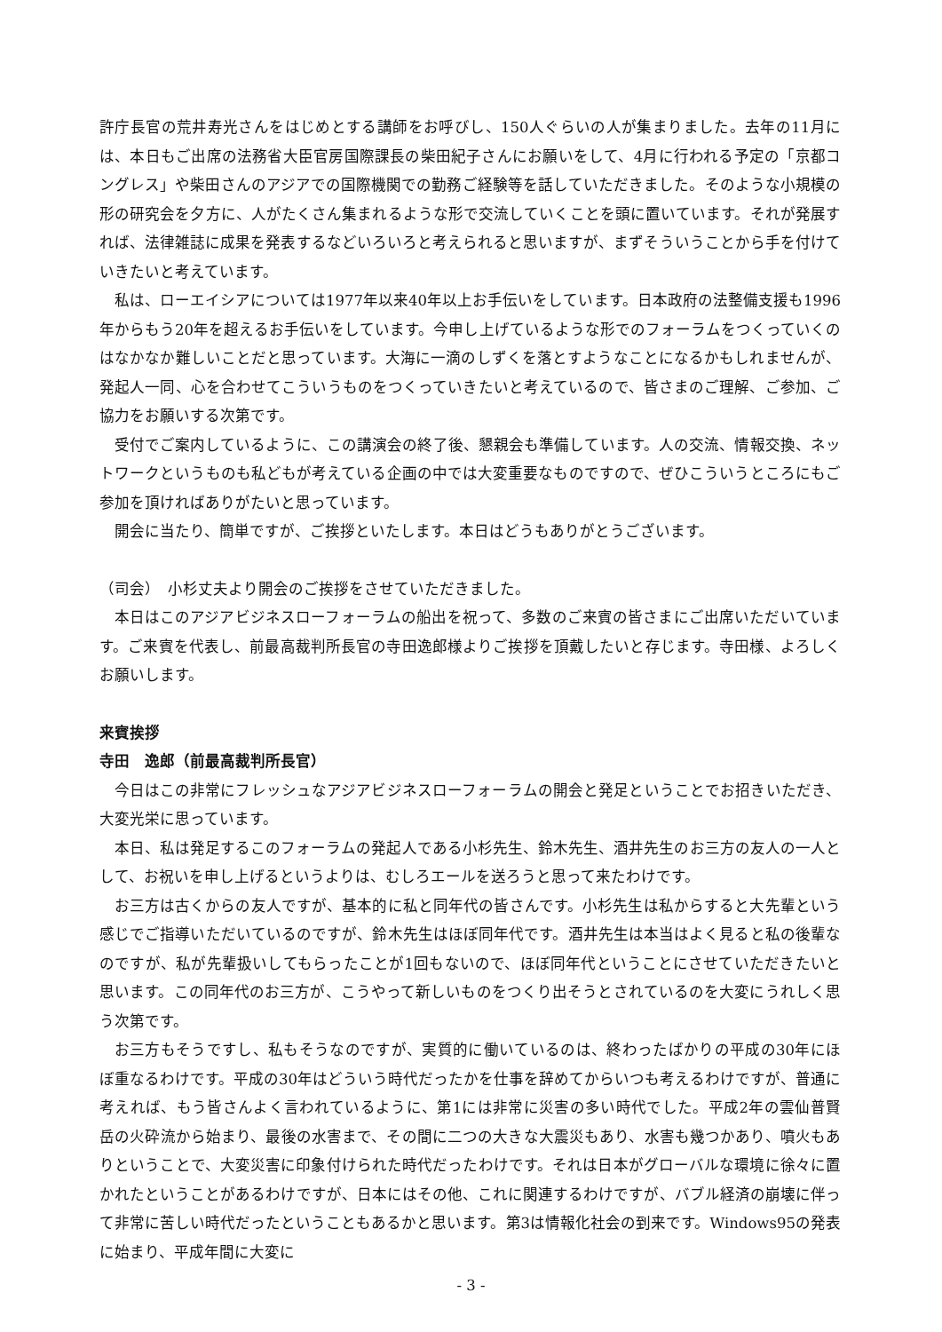許庁長官の荒井寿光さんをはじめとする講師をお呼びし、150人ぐらいの人が集まりました。去年の11月には、本日もご出席の法務省大臣官房国際課長の柴田紀子さんにお願いをして、4月に行われる予定の「京都コングレス」や柴田さんのアジアでの国際機関での勤務ご経験等を話していただきました。そのような小規模の形の研究会を夕方に、人がたくさん集まれるような形で交流していくことを頭に置いています。それが発展すれば、法律雑誌に成果を発表するなどいろいろと考えられると思いますが、まずそういうことから手を付けていきたいと考えています。
私は、ローエイシアについては1977年以来40年以上お手伝いをしています。日本政府の法整備支援も1996年からもう20年を超えるお手伝いをしています。今申し上げているような形でのフォーラムをつくっていくのはなかなか難しいことだと思っています。大海に一滴のしずくを落とすようなことになるかもしれませんが、発起人一同、心を合わせてこういうものをつくっていきたいと考えているので、皆さまのご理解、ご参加、ご協力をお願いする次第です。
受付でご案内しているように、この講演会の終了後、懇親会も準備しています。人の交流、情報交換、ネットワークというものも私どもが考えている企画の中では大変重要なものですので、ぜひこういうところにもご参加を頂ければありがたいと思っています。
開会に当たり、簡単ですが、ご挨拶といたします。本日はどうもありがとうございます。
（司会）　小杉丈夫より開会のご挨拶をさせていただきました。
本日はこのアジアビジネスローフォーラムの船出を祝って、多数のご来賓の皆さまにご出席いただいています。ご来賓を代表し、前最高裁判所長官の寺田逸郎様よりご挨拶を頂戴したいと存じます。寺田様、よろしくお願いします。
来賓挨拶
寺田　逸郎（前最高裁判所長官）
今日はこの非常にフレッシュなアジアビジネスローフォーラムの開会と発足ということでお招きいただき、大変光栄に思っています。
本日、私は発足するこのフォーラムの発起人である小杉先生、鈴木先生、酒井先生のお三方の友人の一人として、お祝いを申し上げるというよりは、むしろエールを送ろうと思って来たわけです。
お三方は古くからの友人ですが、基本的に私と同年代の皆さんです。小杉先生は私からすると大先輩という感じでご指導いただいているのですが、鈴木先生はほぼ同年代です。酒井先生は本当はよく見ると私の後輩なのですが、私が先輩扱いしてもらったことが1回もないので、ほぼ同年代ということにさせていただきたいと思います。この同年代のお三方が、こうやって新しいものをつくり出そうとされているのを大変にうれしく思う次第です。
お三方もそうですし、私もそうなのですが、実質的に働いているのは、終わったばかりの平成の30年にほぼ重なるわけです。平成の30年はどういう時代だったかを仕事を辞めてからいつも考えるわけですが、普通に考えれば、もう皆さんよく言われているように、第1には非常に災害の多い時代でした。平成2年の雲仙普賢岳の火砕流から始まり、最後の水害まで、その間に二つの大きな大震災もあり、水害も幾つかあり、噴火もありということで、大変災害に印象付けられた時代だったわけです。それは日本がグローバルな環境に徐々に置かれたということがあるわけですが、日本にはその他、これに関連するわけですが、バブル経済の崩壊に伴って非常に苦しい時代だったということもあるかと思います。第3は情報化社会の到来です。Windows95の発表に始まり、平成年間に大変に
- 3 -